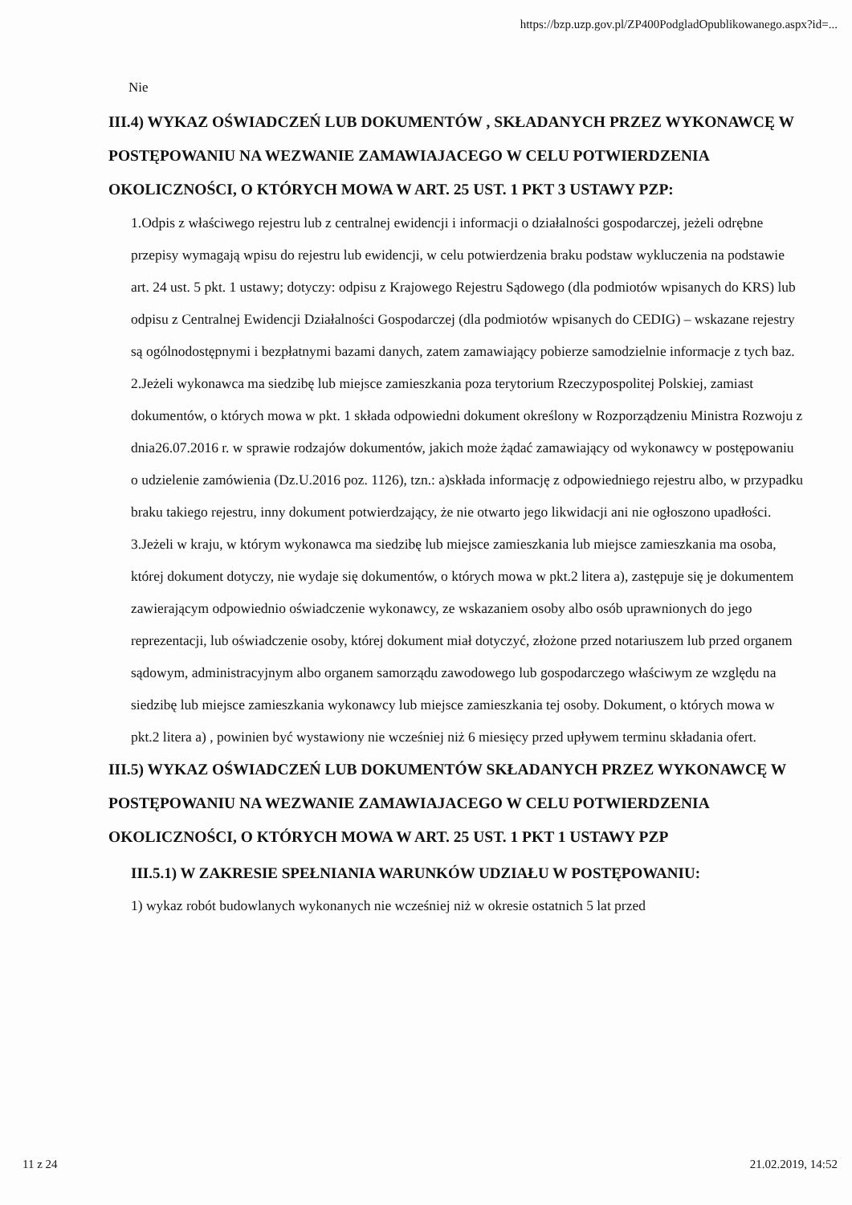https://bzp.uzp.gov.pl/ZP400PodgladOpublikowanego.aspx?id=...
Nie
III.4) WYKAZ OŚWIADCZEŃ LUB DOKUMENTÓW , SKŁADANYCH PRZEZ WYKONAWCĘ W POSTĘPOWANIU NA WEZWANIE ZAMAWIAJACEGO W CELU POTWIERDZENIA OKOLICZNOŚCI, O KTÓRYCH MOWA W ART. 25 UST. 1 PKT 3 USTAWY PZP:
1.Odpis z właściwego rejestru lub z centralnej ewidencji i informacji o działalności gospodarczej, jeżeli odrębne przepisy wymagają wpisu do rejestru lub ewidencji, w celu potwierdzenia braku podstaw wykluczenia na podstawie art. 24 ust. 5 pkt. 1 ustawy; dotyczy: odpisu z Krajowego Rejestru Sądowego (dla podmiotów wpisanych do KRS) lub odpisu z Centralnej Ewidencji Działalności Gospodarczej (dla podmiotów wpisanych do CEDIG) – wskazane rejestry są ogólnodostępnymi i bezpłatnymi bazami danych, zatem zamawiający pobierze samodzielnie informacje z tych baz. 2.Jeżeli wykonawca ma siedzibę lub miejsce zamieszkania poza terytorium Rzeczypospolitej Polskiej, zamiast dokumentów, o których mowa w pkt. 1 składa odpowiedni dokument określony w Rozporządzeniu Ministra Rozwoju z dnia26.07.2016 r. w sprawie rodzajów dokumentów, jakich może żądać zamawiający od wykonawcy w postępowaniu o udzielenie zamówienia (Dz.U.2016 poz. 1126), tzn.: a)składa informację z odpowiedniego rejestru albo, w przypadku braku takiego rejestru, inny dokument potwierdzający, że nie otwarto jego likwidacji ani nie ogłoszono upadłości. 3.Jeżeli w kraju, w którym wykonawca ma siedzibę lub miejsce zamieszkania lub miejsce zamieszkania ma osoba, której dokument dotyczy, nie wydaje się dokumentów, o których mowa w pkt.2 litera a), zastępuje się je dokumentem zawierającym odpowiednio oświadczenie wykonawcy, ze wskazaniem osoby albo osób uprawnionych do jego reprezentacji, lub oświadczenie osoby, której dokument miał dotyczyć, złożone przed notariuszem lub przed organem sądowym, administracyjnym albo organem samorządu zawodowego lub gospodarczego właściwym ze względu na siedzibę lub miejsce zamieszkania wykonawcy lub miejsce zamieszkania tej osoby. Dokument, o których mowa w pkt.2 litera a) , powinien być wystawiony nie wcześniej niż 6 miesięcy przed upływem terminu składania ofert.
III.5) WYKAZ OŚWIADCZEŃ LUB DOKUMENTÓW SKŁADANYCH PRZEZ WYKONAWCĘ W POSTĘPOWANIU NA WEZWANIE ZAMAWIAJACEGO W CELU POTWIERDZENIA OKOLICZNOŚCI, O KTÓRYCH MOWA W ART. 25 UST. 1 PKT 1 USTAWY PZP
III.5.1) W ZAKRESIE SPEŁNIANIA WARUNKÓW UDZIAŁU W POSTĘPOWANIU:
1) wykaz robót budowlanych wykonanych nie wcześniej niż w okresie ostatnich 5 lat przed
11 z 24 21.02.2019, 14:52